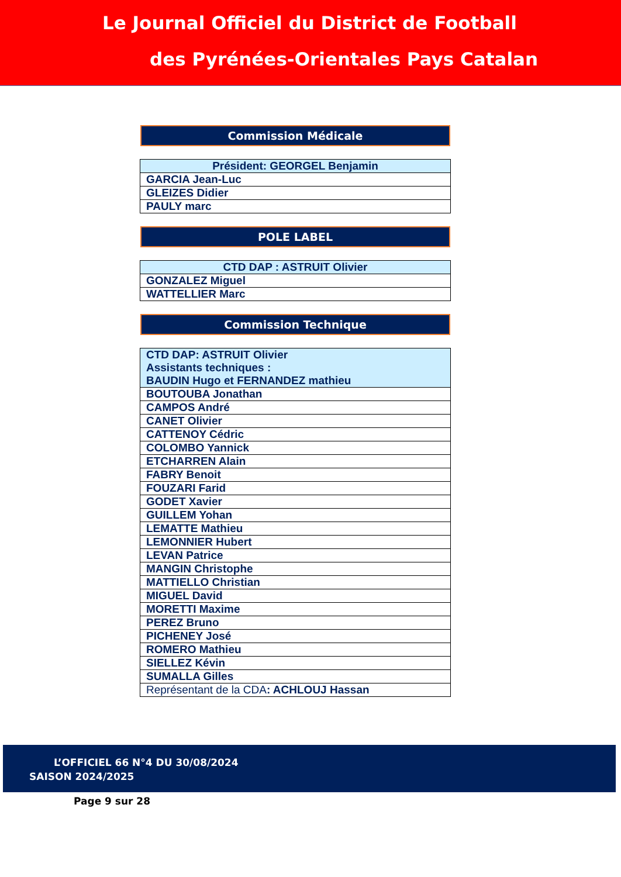Le Journal Officiel du District de Football
des Pyrénées-Orientales Pays Catalan
Commission Médicale
| Président: GEORGEL Benjamin |
| GARCIA Jean-Luc |
| GLEIZES Didier |
| PAULY marc |
POLE LABEL
| CTD DAP : ASTRUIT Olivier |
| GONZALEZ Miguel |
| WATTELLIER Marc |
Commission Technique
| CTD DAP: ASTRUIT Olivier Assistants techniques : BAUDIN Hugo et FERNANDEZ mathieu |
| BOUTOUBA Jonathan |
| CAMPOS André |
| CANET Olivier |
| CATTENOY Cédric |
| COLOMBO Yannick |
| ETCHARREN Alain |
| FABRY Benoit |
| FOUZARI Farid |
| GODET Xavier |
| GUILLEM Yohan |
| LEMATTE Mathieu |
| LEMONNIER Hubert |
| LEVAN Patrice |
| MANGIN Christophe |
| MATTIELLO Christian |
| MIGUEL David |
| MORETTI Maxime |
| PEREZ Bruno |
| PICHENEY José |
| ROMERO Mathieu |
| SIELLEZ Kévin |
| SUMALLA Gilles |
| Représentant de la CDA : ACHLOUJ Hassan |
L’OFFICIEL 66 N°4 DU 30/08/2024
SAISON 2024/2025
Page 9 sur 28